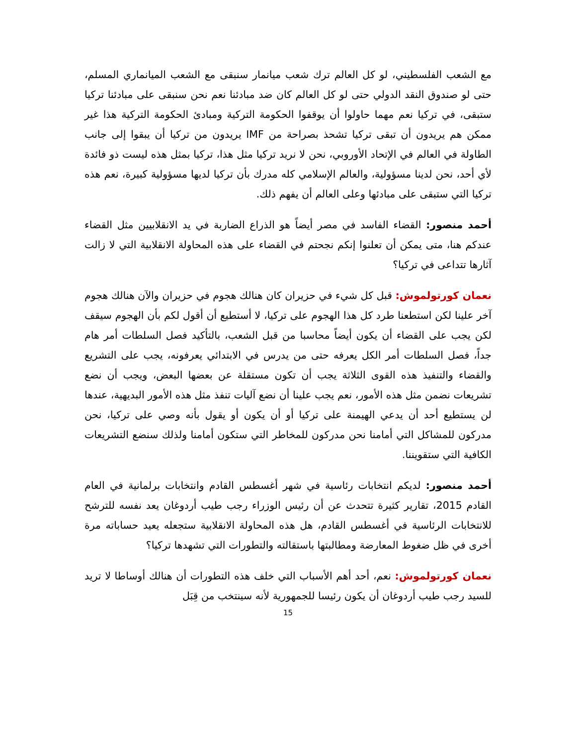مع الشعب الفلسطيني، لو كل العالم ترك شعب ميانمار سنبقى مع الشعب الميانماري المسلم، حتى لو صندوق النقد الدولي حتى لو كل العالم كان ضد مبادئنا نعم نحن سنبقى على مبادئنا تركيا ستبقى، في تركيا نعم مهما حاولوا أن يوقفوا الحكومة التركية ومبادئ الحكومة التركية هذا غير ممكن هم يريدون أن تبقى تركيا تشحذ بصراحة من IMF يريدون من تركيا أن يبقوا إلى جانب الطاولة في العالم في الإتحاد الأوروبي، نحن لا نريد تركيا مثل هذا، تركيا بمثل هذه ليست ذو فائدة لأي أحد، نحن لدينا مسؤولية، والعالم الإسلامي كله مدرك بأن تركيا لديها مسؤولية كبيرة، نعم هذه تركيا التي ستبقى على مبادئها وعلى العالم أن يفهم ذلك.
أحمد منصور: القضاء الفاسد في مصر أيضاً هو الذراع الضاربة في يد الانقلابيين مثل القضاء عندكم هنا، متى يمكن أن تعلنوا إنكم نجحتم في القضاء على هذه المحاولة الانقلابية التي لا زالت آثارها تتداعى في تركيا؟
نعمان كورتولموش: قبل كل شيء في حزيران كان هنالك هجوم في حزيران والآن هنالك هجوم آخر علينا لكن استطعنا طرد كل هذا الهجوم على تركيا، لا أستطيع أن أقول لكم بأن الهجوم سيقف لكن يجب على القضاء أن يكون أيضاً محاسبا من قبل الشعب، بالتأكيد فصل السلطات أمر هام جداً، فصل السلطات أمر الكل يعرفه حتى من يدرس في الابتدائي يعرفونه، يجب على التشريع والقضاء والتنفيذ هذه القوى الثلاثة يجب أن تكون مستقلة عن بعضها البعض، ويجب أن نضع تشريعات نضمن مثل هذه الأمور، نعم يجب علينا أن نضع آليات تنفذ مثل هذه الأمور البديهية، عندها لن يستطيع أحد أن يدعي الهيمنة على تركيا أو أن يكون أو يقول بأنه وصي على تركيا، نحن مدركون للمشاكل التي أمامنا نحن مدركون للمخاطر التي ستكون أمامنا ولذلك سنضع التشريعات الكافية التي ستقويننا.
أحمد منصور: لديكم انتخابات رئاسية في شهر أغسطس القادم وانتخابات برلمانية في العام القادم 2015، تقارير كثيرة تتحدث عن أن رئيس الوزراء رجب طيب أردوغان يعد نفسه للترشح للانتخابات الرئاسية في أغسطس القادم، هل هذه المحاولة الانقلابية ستجعله يعيد حساباته مرة أخرى في ظل ضغوط المعارضة ومطالبتها باستقالته والتطورات التي تشهدها تركيا؟
نعمان كورتولموش: نعم، أحد أهم الأسباب التي خلف هذه التطورات أن هنالك أوساطا لا تريد للسيد رجب طيب أردوغان أن يكون رئيسا للجمهورية لأنه سينتخب من قِبَل
15